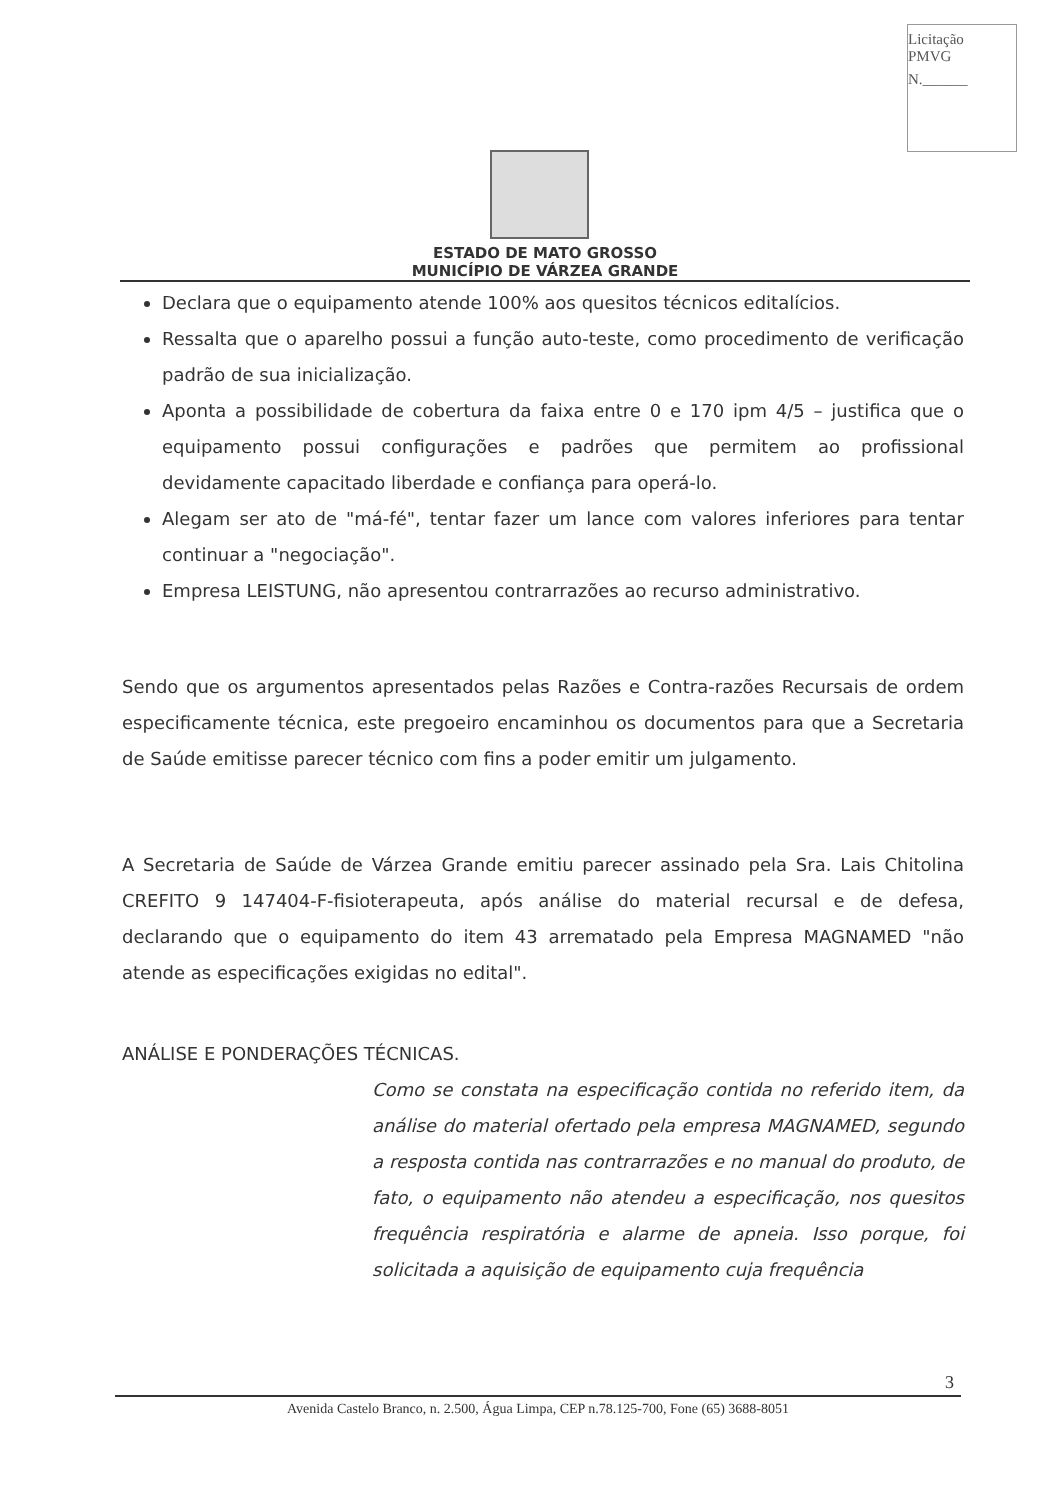Licitação
PMVG
N.______
ESTADO DE MATO GROSSO
MUNICÍPIO DE VÁRZEA GRANDE
Declara que o equipamento atende 100% aos quesitos técnicos editalícios.
Ressalta que o aparelho possui a função auto-teste, como procedimento de verificação padrão de sua inicialização.
Aponta a possibilidade de cobertura da faixa entre 0 e 170 ipm 4/5 – justifica que o equipamento possui configurações e padrões que permitem ao profissional devidamente capacitado liberdade e confiança para operá-lo.
Alegam ser ato de "má-fé", tentar fazer um lance com valores inferiores para tentar continuar a "negociação".
Empresa LEISTUNG, não apresentou contrarrazões ao recurso administrativo.
Sendo que os argumentos apresentados pelas Razões e Contra-razões Recursais de ordem especificamente técnica, este pregoeiro encaminhou os documentos para que a Secretaria de Saúde emitisse parecer técnico com fins a poder emitir um julgamento.
A Secretaria de Saúde de Várzea Grande emitiu parecer assinado pela Sra. Lais Chitolina CREFITO 9 147404-F-fisioterapeuta, após análise do material recursal e de defesa, declarando que o equipamento do item 43 arrematado pela Empresa MAGNAMED "não atende as especificações exigidas no edital".
ANÁLISE E PONDERAÇÕES TÉCNICAS.
Como se constata na especificação contida no referido item, da análise do material ofertado pela empresa MAGNAMED, segundo a resposta contida nas contrarrazões e no manual do produto, de fato, o equipamento não atendeu a especificação, nos quesitos frequência respiratória e alarme de apneia. Isso porque, foi solicitada a aquisição de equipamento cuja frequência
3
Avenida Castelo Branco, n. 2.500, Água Limpa, CEP n.78.125-700, Fone (65) 3688-8051